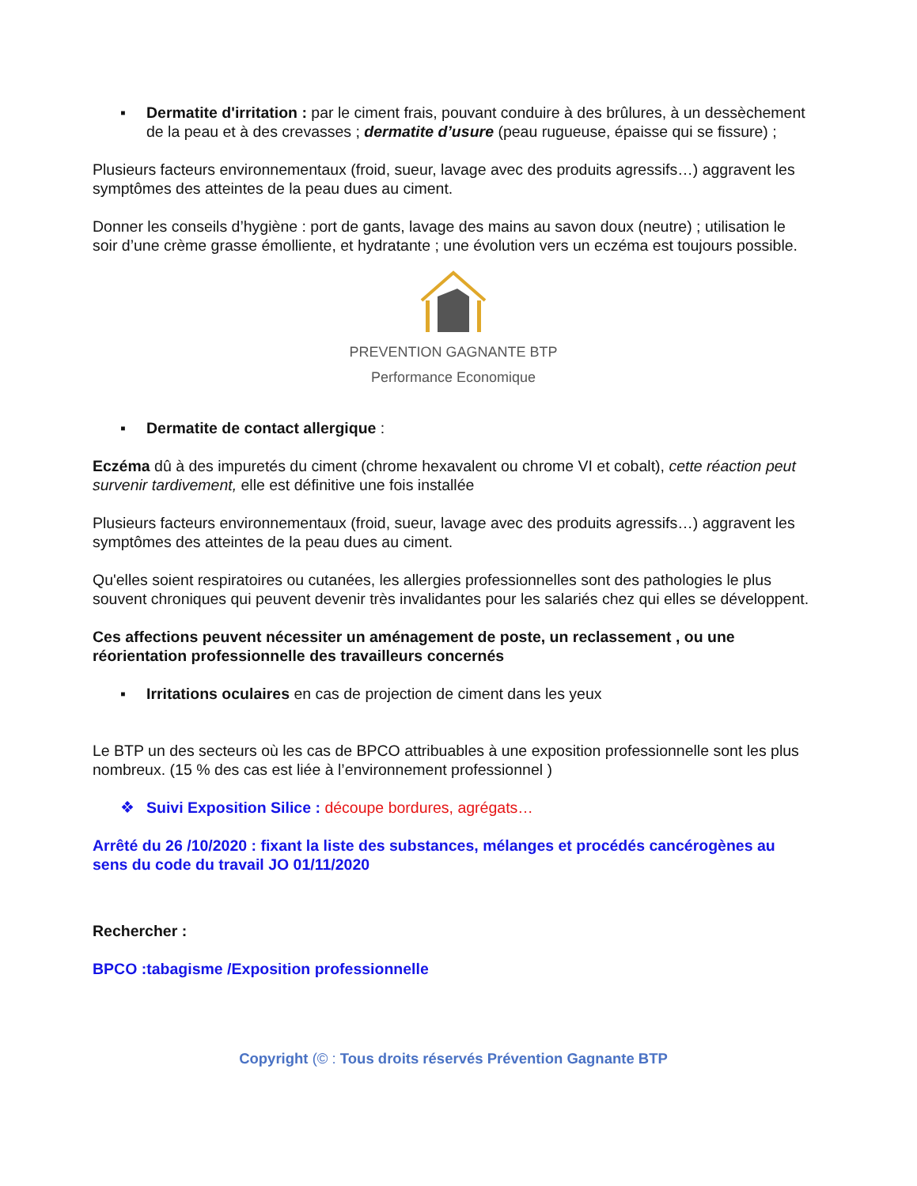▪ Dermatite d'irritation : par le ciment frais, pouvant conduire à des brûlures, à un dessèchement de la peau et à des crevasses ; dermatite d’usure (peau rugueuse, épaisse qui se fissure) ;
Plusieurs facteurs environnementaux (froid, sueur, lavage avec des produits agressifs…) aggravent les symptômes des atteintes de la peau dues au ciment.
Donner les conseils d’hygiène : port de gants, lavage des mains au savon doux (neutre) ; utilisation le soir d’une crème grasse émolliente, et hydratante ; une évolution vers un eczéma est toujours possible.
PREVENTION GAGNANTE BTP
Performance Economique
▪ Dermatite de contact allergique :
Eczéma dû à des impuretés du ciment (chrome hexavalent ou chrome VI et cobalt), cette réaction peut survenir tardivement, elle est définitive une fois installée
Plusieurs facteurs environnementaux (froid, sueur, lavage avec des produits agressifs…) aggravent les symptômes des atteintes de la peau dues au ciment.
Qu'elles soient respiratoires ou cutanées, les allergies professionnelles sont des pathologies le plus souvent chroniques qui peuvent devenir très invalidantes pour les salariés chez qui elles se développent.
Ces affections peuvent nécessiter un aménagement de poste, un reclassement , ou une réorientation professionnelle des travailleurs concernés
▪ Irritations oculaires en cas de projection de ciment dans les yeux
Le BTP un des secteurs où les cas de BPCO attribuables à une exposition professionnelle sont les plus nombreux. (15 % des cas est liée à l’environnement professionnel )
❖ Suivi Exposition Silice : découpe bordures, agrégats…
Arrêté du 26 /10/2020 : fixant la liste des substances, mélanges et procédés cancérogènes au sens du code du travail JO 01/11/2020
Rechercher :
BPCO :tabagisme /Exposition professionnelle
Copyright (© : Tous droits réservés Prévention Gagnante BTP